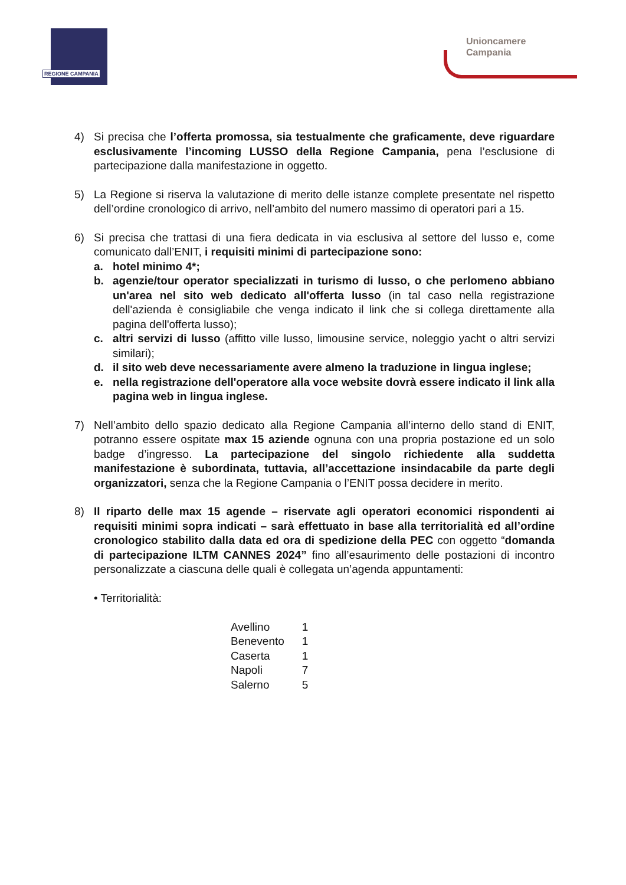REGIONE CAMPANIA
Unioncamere
Campania
4) Si precisa che l’offerta promossa, sia testualmente che graficamente, deve riguardare esclusivamente l’incoming LUSSO della Regione Campania, pena l’esclusione di partecipazione dalla manifestazione in oggetto.
5) La Regione si riserva la valutazione di merito delle istanze complete presentate nel rispetto dell’ordine cronologico di arrivo, nell’ambito del numero massimo di operatori pari a 15.
6) Si precisa che trattasi di una fiera dedicata in via esclusiva al settore del lusso e, come comunicato dall’ENIT, i requisiti minimi di partecipazione sono:
a. hotel minimo 4*;
b. agenzie/tour operator specializzati in turismo di lusso, o che perlomeno abbiano un'area nel sito web dedicato all'offerta lusso (in tal caso nella registrazione dell'azienda è consigliabile che venga indicato il link che si collega direttamente alla pagina dell'offerta lusso);
c. altri servizi di lusso (affitto ville lusso, limousine service, noleggio yacht o altri servizi similari);
d. il sito web deve necessariamente avere almeno la traduzione in lingua inglese;
e. nella registrazione dell'operatore alla voce website dovrà essere indicato il link alla pagina web in lingua inglese.
7) Nell’ambito dello spazio dedicato alla Regione Campania all’interno dello stand di ENIT, potranno essere ospitate max 15 aziende ognuna con una propria postazione ed un solo badge d’ingresso. La partecipazione del singolo richiedente alla suddetta manifestazione è subordinata, tuttavia, all’accettazione insindacabile da parte degli organizzatori, senza che la Regione Campania o l’ENIT possa decidere in merito.
8) Il riparto delle max 15 agende – riservate agli operatori economici rispondenti ai requisiti minimi sopra indicati – sarà effettuato in base alla territorialità ed all’ordine cronologico stabilito dalla data ed ora di spedizione della PEC con oggetto “domanda di partecipazione ILTM CANNES 2024” fino all’esaurimento delle postazioni di incontro personalizzate a ciascuna delle quali è collegata un’agenda appuntamenti:
• Territorialità:
| Avellino | 1 |
| Benevento | 1 |
| Caserta | 1 |
| Napoli | 7 |
| Salerno | 5 |